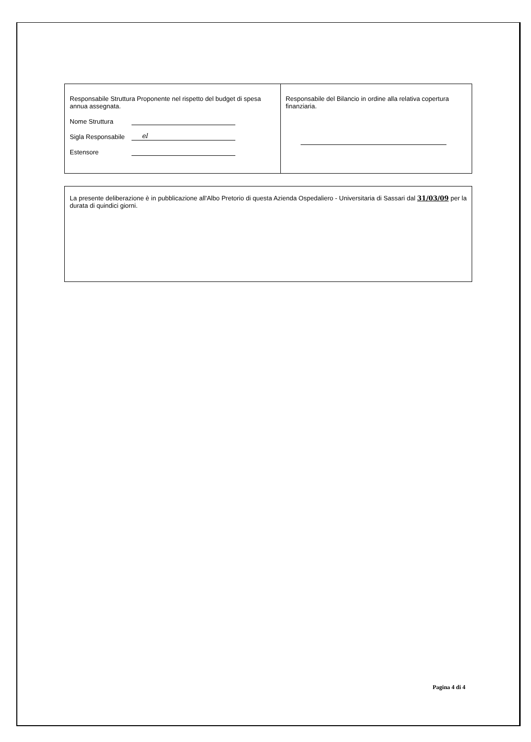| Responsabile Struttura Proponente nel rispetto del budget di spesa annua assegnata. Nome Struttura Sigla Responsabile el Estensore | Responsabile del Bilancio in ordine alla relativa copertura finanziaria. |
La presente deliberazione è in pubblicazione all'Albo Pretorio di questa Azienda Ospedaliero - Universitaria di Sassari dal 31/03/09 per la durata di quindici giorni.
Pagina 4 di 4